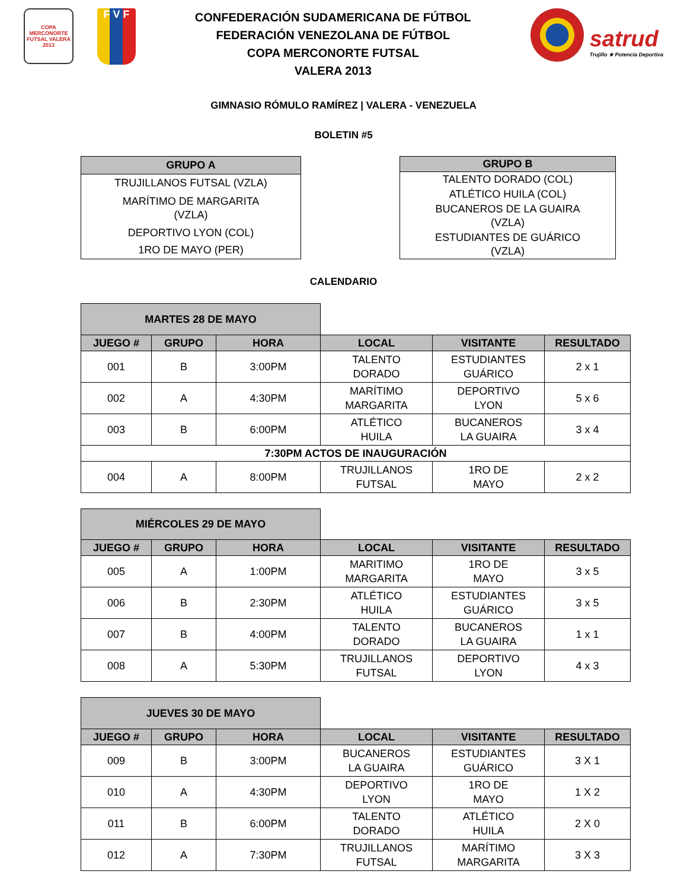COPA MERCONORTE FUTSAL VALERA 2013
F V F
CONFEDERACIÓN SUDAMERICANA DE FÚTBOL
FEDERACIÓN VENEZOLANA DE FÚTBOL
COPA MERCONORTE FUTSAL
VALERA 2013
satrud
Trujillo ★ Potencia Deportiva
GIMNASIO RÓMULO RAMÍREZ | VALERA - VENEZUELA
BOLETIN #5
| GRUPO A |
| --- |
| TRUJILLANOS FUTSAL (VZLA) |
| MARÍTIMO DE MARGARITA (VZLA) |
| DEPORTIVO LYON (COL) |
| 1RO DE MAYO (PER) |
| GRUPO B |
| --- |
| TALENTO DORADO (COL) |
| ATLÉTICO HUILA (COL) |
| BUCANEROS DE LA GUAIRA (VZLA) |
| ESTUDIANTES DE GUÁRICO (VZLA) |
CALENDARIO
| MARTES 28 DE MAYO | | | | | |
| JUEGO # | GRUPO | HORA | LOCAL | VISITANTE | RESULTADO |
| 001 | B | 3:00PM | TALENTO DORADO | ESTUDIANTES GUÁRICO | 2 x 1 |
| 002 | A | 4:30PM | MARÍTIMO MARGARITA | DEPORTIVO LYON | 5 x 6 |
| 003 | B | 6:00PM | ATLÉTICO HUILA | BUCANEROS LA GUAIRA | 3 x 4 |
| 7:30PM ACTOS DE INAUGURACIÓN | | | | | |
| 004 | A | 8:00PM | TRUJILLANOS FUTSAL | 1RO DE MAYO | 2 x 2 |
| MIÉRCOLES 29 DE MAYO | | | | | |
| JUEGO # | GRUPO | HORA | LOCAL | VISITANTE | RESULTADO |
| 005 | A | 1:00PM | MARITIMO MARGARITA | 1RO DE MAYO | 3 x 5 |
| 006 | B | 2:30PM | ATLÉTICO HUILA | ESTUDIANTES GUÁRICO | 3 x 5 |
| 007 | B | 4:00PM | TALENTO DORADO | BUCANEROS LA GUAIRA | 1 x 1 |
| 008 | A | 5:30PM | TRUJILLANOS FUTSAL | DEPORTIVO LYON | 4 x 3 |
| JUEVES 30 DE MAYO | | | | | |
| JUEGO # | GRUPO | HORA | LOCAL | VISITANTE | RESULTADO |
| 009 | B | 3:00PM | BUCANEROS LA GUAIRA | ESTUDIANTES GUÁRICO | 3 X 1 |
| 010 | A | 4:30PM | DEPORTIVO LYON | 1RO DE MAYO | 1 X 2 |
| 011 | B | 6:00PM | TALENTO DORADO | ATLÉTICO HUILA | 2 X 0 |
| 012 | A | 7:30PM | TRUJILLANOS FUTSAL | MARÍTIMO MARGARITA | 3 X 3 |